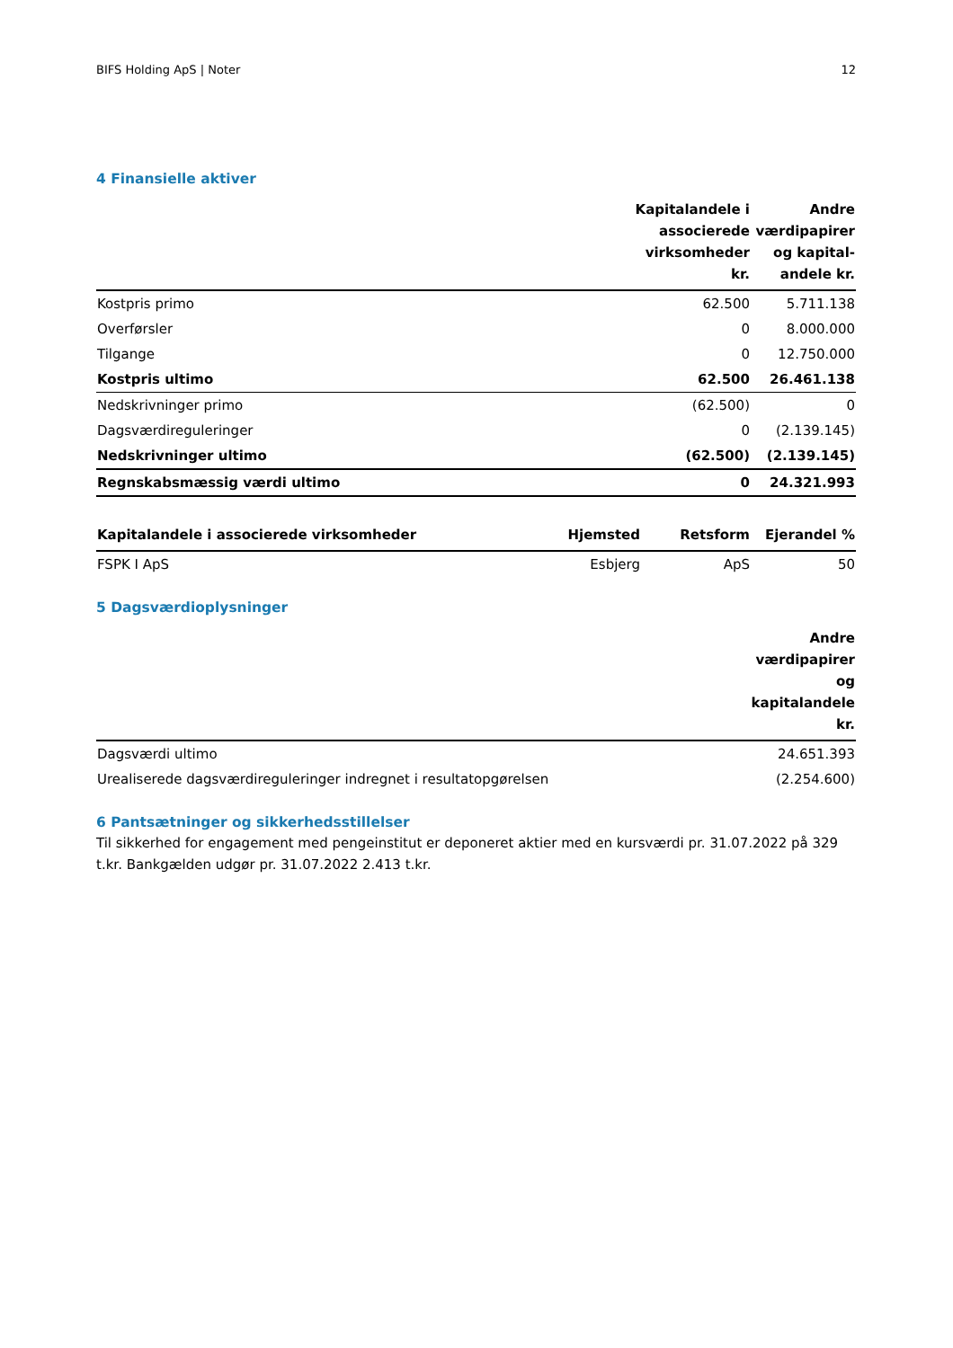BIFS Holding ApS | Noter 12
4 Finansielle aktiver
| | Kapitalandele i associerede virksomheder kr. | Andre værdipapirer og kapital-andele kr. |
| --- | --- | --- |
| Kostpris primo | 62.500 | 5.711.138 |
| Overførsler | 0 | 8.000.000 |
| Tilgange | 0 | 12.750.000 |
| Kostpris ultimo | 62.500 | 26.461.138 |
| Nedskrivninger primo | (62.500) | 0 |
| Dagsværdireguleringer | 0 | (2.139.145) |
| Nedskrivninger ultimo | (62.500) | (2.139.145) |
| Regnskabsmæssig værdi ultimo | 0 | 24.321.993 |
| Kapitalandele i associerede virksomheder | Hjemsted | Retsform | Ejerandel % |
| --- | --- | --- | --- |
| FSPK I ApS | Esbjerg | ApS | 50 |
5 Dagsværdioplysninger
| | Andre værdipapirer og kapitalandele kr. |
| --- | --- |
| Dagsværdi ultimo | 24.651.393 |
| Urealiserede dagsværdireguleringer indregnet i resultatopgørelsen | (2.254.600) |
6 Pantsætninger og sikkerhedsstillelser
Til sikkerhed for engagement med pengeinstitut er deponeret aktier med en kursværdi pr. 31.07.2022 på 329 t.kr. Bankgælden udgør pr. 31.07.2022 2.413 t.kr.